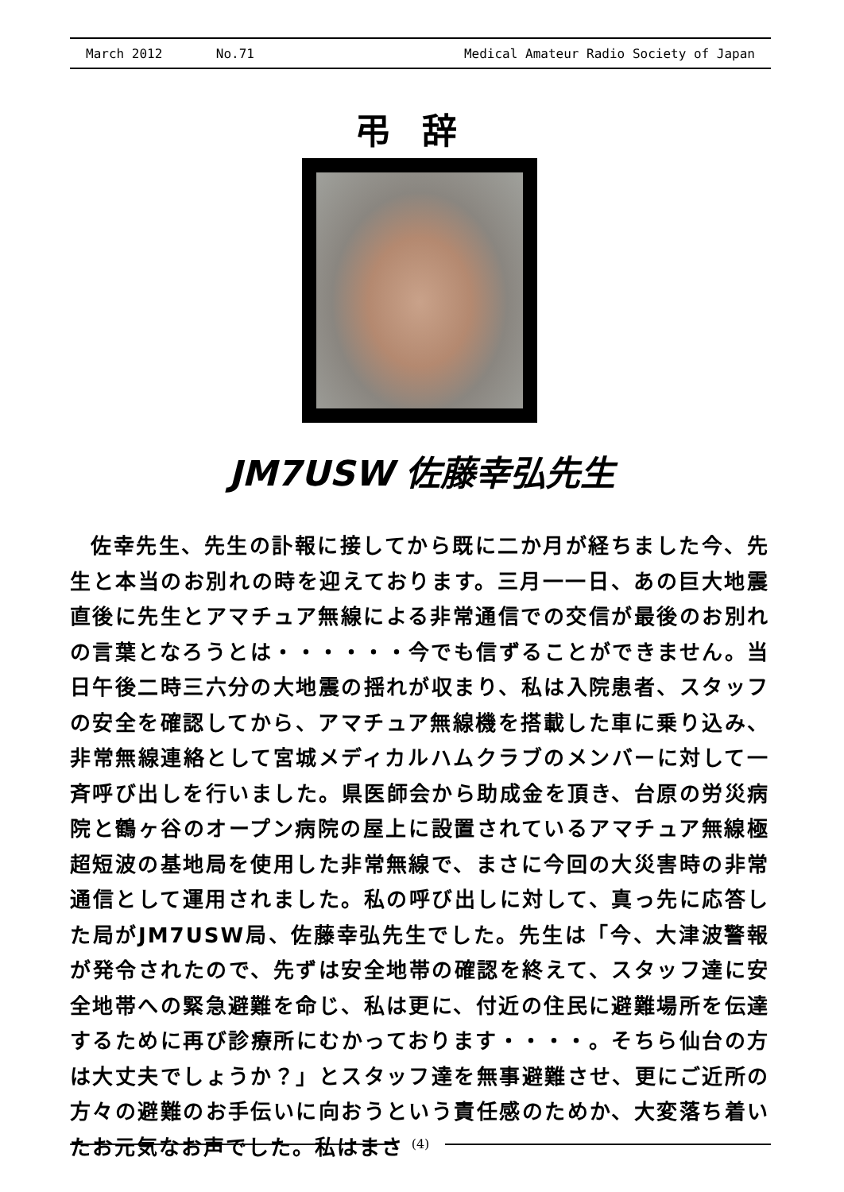March 2012 No.71 Medical Amateur Radio Society of Japan
弔辞
JM7USW 佐藤幸弘先生
佐幸先生、先生の訃報に接してから既に二か月が経ちました今、先生と本当のお別れの時を迎えております。三月一一日、あの巨大地震直後に先生とアマチュア無線による非常通信での交信が最後のお別れの言葉となろうとは・・・・・・今でも信ずることができません。当日午後二時三六分の大地震の揺れが収まり、私は入院患者、スタッフの安全を確認してから、アマチュア無線機を搭載した車に乗り込み、非常無線連絡として宮城メディカルハムクラブのメンバーに対して一斉呼び出しを行いました。県医師会から助成金を頂き、台原の労災病院と鶴ヶ谷のオープン病院の屋上に設置されているアマチュア無線極超短波の基地局を使用した非常無線で、まさに今回の大災害時の非常通信として運用されました。私の呼び出しに対して、真っ先に応答した局がJM7USW局、佐藤幸弘先生でした。先生は「今、大津波警報が発令されたので、先ずは安全地帯の確認を終えて、スタッフ達に安全地帯への緊急避難を命じ、私は更に、付近の住民に避難場所を伝達するために再び診療所にむかっております・・・・。そちら仙台の方は大丈夫でしょうか？」とスタッフ達を無事避難させ、更にご近所の方々の避難のお手伝いに向おうという責任感のためか、大変落ち着いたお元気なお声でした。私はまさ
(4)